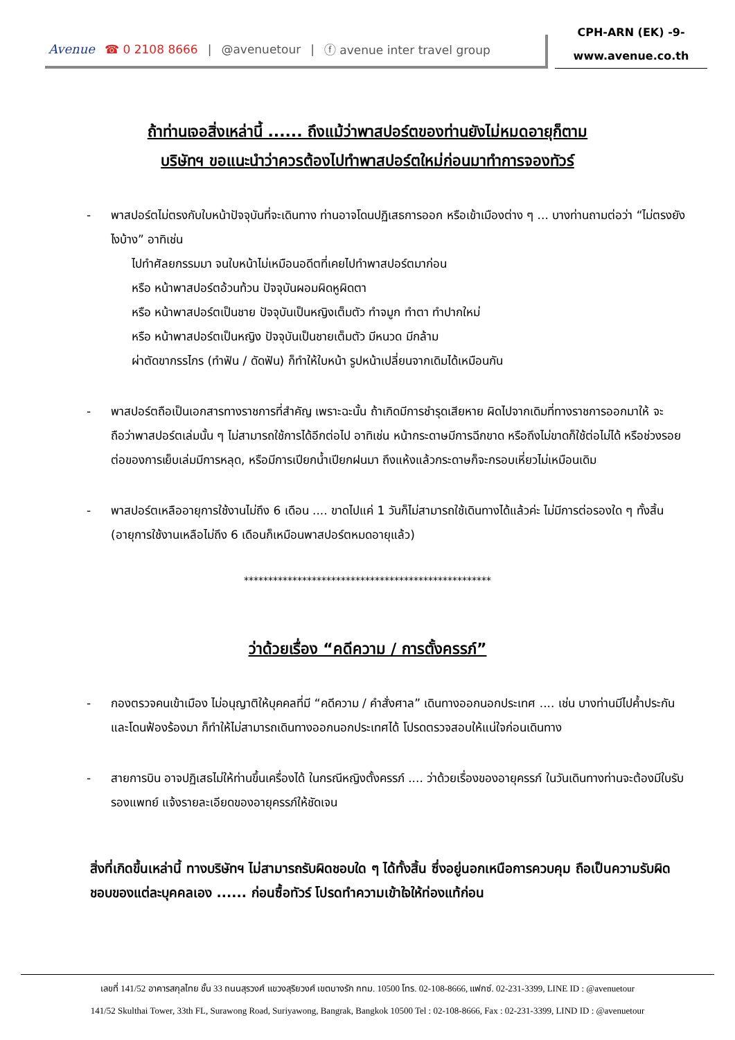Avenue ☎ 0 2108 8666 | @avenuetour | ⓕ avenue inter travel group
CPH-ARN (EK) -9-
www.avenue.co.th
ถ้าท่านเจอสิ่งเหล่านี้ ...... ถึงแม้ว่าพาสปอร์ตของท่านยังไม่หมดอายุก็ตาม
บริษัทฯ ขอแนะนำว่าควรต้องไปทำพาสปอร์ตใหม่ก่อนมาทำการจองทัวร์
- พาสปอร์ตไม่ตรงกับใบหน้าปัจจุบันที่จะเดินทาง ท่านอาจโดนปฏิเสธการออก หรือเข้าเมืองต่าง ๆ ... บางท่านถามต่อว่า “ไม่ตรงยังไงบ้าง” อาทิเช่น
ไปทำศัลยกรรมมา จนใบหน้าไม่เหมือนอดีตที่เคยไปทำพาสปอร์ตมาก่อน
หรือ หน้าพาสปอร์ตอ้วนท้วน ปัจจุบันผอมผิดหูผิดตา
หรือ หน้าพาสปอร์ตเป็นชาย ปัจจุบันเป็นหญิงเต็มตัว ทำจมูก ทำตา ทำปากใหม่
หรือ หน้าพาสปอร์ตเป็นหญิง ปัจจุบันเป็นชายเต็มตัว มีหนวด มีกล้าม
ผ่าตัดขากรรไกร (ทำฟัน / ดัดฟัน) ก็ทำให้ใบหน้า รูปหน้าเปลี่ยนจากเดิมได้เหมือนกัน
- พาสปอร์ตถือเป็นเอกสารทางราชการที่สำคัญ เพราะฉะนั้น ถ้าเกิดมีการชำรุดเสียหาย ผิดไปจากเดิมที่ทางราชการออกมาให้ จะถือว่าพาสปอร์ตเล่มนั้น ๆ ไม่สามารถใช้การได้อีกต่อไป อาทิเช่น หน้ากระดาษมีการฉีกขาด หรือถึงไม่ขาดก็ใช้ต่อไม่ได้ หรือช่วงรอยต่อของการเย็บเล่มมีการหลุด, หรือมีการเปียกน้ำเปียกฝนมา ถึงแห้งแล้วกระดาษก็จะกรอบเหี่ยวไม่เหมือนเดิม
- พาสปอร์ตเหลืออายุการใช้งานไม่ถึง 6 เดือน .... ขาดไปแค่ 1 วันก็ไม่สามารถใช้เดินทางได้แล้วค่ะ ไม่มีการต่อรองใด ๆ ทั้งสิ้น (อายุการใช้งานเหลือไม่ถึง 6 เดือนก็เหมือนพาสปอร์ตหมดอายุแล้ว)
***************************************************
ว่าด้วยเรื่อง “คดีความ / การตั้งครรภ์”
- กองตรวจคนเข้าเมือง ไม่อนุญาติให้บุคคลที่มี “คดีความ / คำสั่งศาล” เดินทางออกนอกประเทศ .... เช่น บางท่านมีไปค้ำประกันและโดนฟ้องร้องมา ก็ทำให้ไม่สามารถเดินทางออกนอกประเทศได้ โปรดตรวจสอบให้แน่ใจก่อนเดินทาง
- สายการบิน อาจปฏิเสธไม่ให้ท่านขึ้นเครื่องได้ ในกรณีหญิงตั้งครรภ์ .... ว่าด้วยเรื่องของอายุครรภ์ ในวันเดินทางท่านจะต้องมีใบรับรองแพทย์ แจ้งรายละเอียดของอายุครรภ์ให้ชัดเจน
สิ่งที่เกิดขึ้นเหล่านี้ ทางบริษัทฯ ไม่สามารถรับผิดชอบใด ๆ ได้ทั้งสิ้น ซึ่งอยู่นอกเหนือการควบคุม ถือเป็นความรับผิดชอบของแต่ละบุคคลเอง ...... ก่อนซื้อทัวร์ โปรดทำความเข้าใจให้ท่องแท้ก่อน
เลขที่ 141/52 อาคารสกุลไทย ชั้น 33 ถนนสุรวงศ์ แขวงสุริยวงศ์ เขตบางรัก กทม. 10500 โทร. 02-108-8666, แฟกซ์. 02-231-3399, LINE ID : @avenuetour
141/52 Skulthai Tower, 33th FL, Surawong Road, Suriyawong, Bangrak, Bangkok 10500 Tel : 02-108-8666, Fax : 02-231-3399, LIND ID : @avenuetour